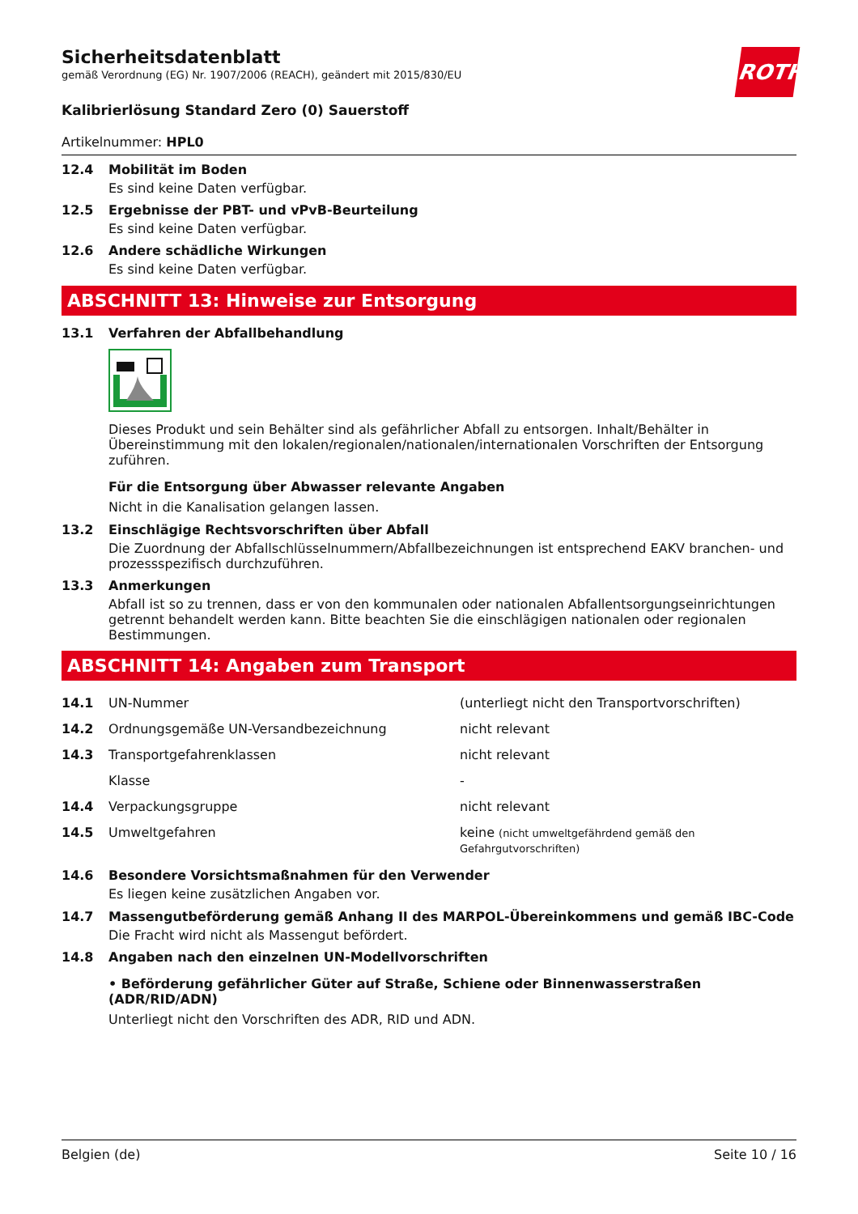ROTH
Sicherheitsdatenblatt
gemäß Verordnung (EG) Nr. 1907/2006 (REACH), geändert mit 2015/830/EU
Kalibrierlösung Standard Zero (0) Sauerstoff
Artikelnummer: HPL0
12.4 Mobilität im Boden
Es sind keine Daten verfügbar.
12.5 Ergebnisse der PBT- und vPvB-Beurteilung
Es sind keine Daten verfügbar.
12.6 Andere schädliche Wirkungen
Es sind keine Daten verfügbar.
ABSCHNITT 13: Hinweise zur Entsorgung
13.1 Verfahren der Abfallbehandlung
Dieses Produkt und sein Behälter sind als gefährlicher Abfall zu entsorgen. Inhalt/Behälter in Übereinstimmung mit den lokalen/regionalen/nationalen/internationalen Vorschriften der Entsorgung zuführen.
Für die Entsorgung über Abwasser relevante Angaben
Nicht in die Kanalisation gelangen lassen.
13.2 Einschlägige Rechtsvorschriften über Abfall
Die Zuordnung der Abfallschlüsselnummern/Abfallbezeichnungen ist entsprechend EAKV branchen- und prozessspezifisch durchzuführen.
13.3 Anmerkungen
Abfall ist so zu trennen, dass er von den kommunalen oder nationalen Abfallentsorgungseinrichtungen getrennt behandelt werden kann. Bitte beachten Sie die einschlägigen nationalen oder regionalen Bestimmungen.
ABSCHNITT 14: Angaben zum Transport
| 14.1 | UN-Nummer | (unterliegt nicht den Transportvorschriften) |
| 14.2 | Ordnungsgemäße UN-Versandbezeichnung | nicht relevant |
| 14.3 | Transportgefahrenklassen | nicht relevant |
| | Klasse | - |
| 14.4 | Verpackungsgruppe | nicht relevant |
| 14.5 | Umweltgefahren | keine (nicht umweltgefährdend gemäß den Gefahrgutvorschriften) |
14.6 Besondere Vorsichtsmaßnahmen für den Verwender
Es liegen keine zusätzlichen Angaben vor.
14.7 Massengutbeförderung gemäß Anhang II des MARPOL-Übereinkommens und gemäß IBC-Code
Die Fracht wird nicht als Massengut befördert.
14.8 Angaben nach den einzelnen UN-Modellvorschriften
• Beförderung gefährlicher Güter auf Straße, Schiene oder Binnenwasserstraßen (ADR/RID/ADN)
Unterliegt nicht den Vorschriften des ADR, RID und ADN.
Belgien (de) Seite 10 / 16